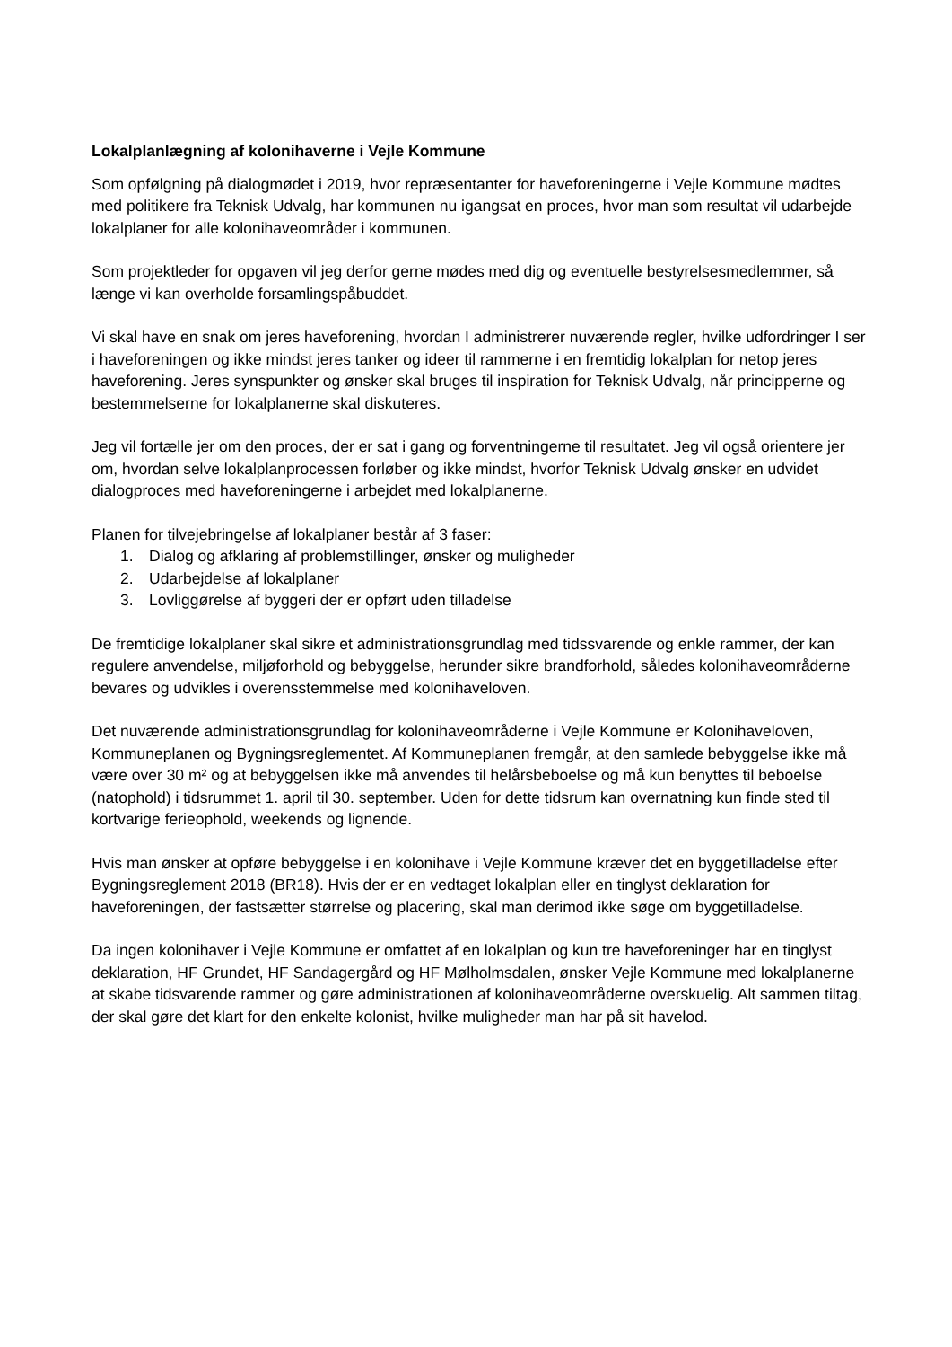Lokalplanlægning af kolonihaverne i Vejle Kommune
Som opfølgning på dialogmødet i 2019, hvor repræsentanter for haveforeningerne i Vejle Kommune mødtes med politikere fra Teknisk Udvalg, har kommunen nu igangsat en proces, hvor man som resultat vil udarbejde lokalplaner for alle kolonihaveområder i kommunen.
Som projektleder for opgaven vil jeg derfor gerne mødes med dig og eventuelle bestyrelsesmedlemmer, så længe vi kan overholde forsamlingspåbuddet.
Vi skal have en snak om jeres haveforening, hvordan I administrerer nuværende regler, hvilke udfordringer I ser i haveforeningen og ikke mindst jeres tanker og ideer til rammerne i en fremtidig lokalplan for netop jeres haveforening. Jeres synspunkter og ønsker skal bruges til inspiration for Teknisk Udvalg, når principperne og bestemmelserne for lokalplanerne skal diskuteres.
Jeg vil fortælle jer om den proces, der er sat i gang og forventningerne til resultatet. Jeg vil også orientere jer om, hvordan selve lokalplanprocessen forløber og ikke mindst, hvorfor Teknisk Udvalg ønsker en udvidet dialogproces med haveforeningerne i arbejdet med lokalplanerne.
Planen for tilvejebringelse af lokalplaner består af 3 faser:
1. Dialog og afklaring af problemstillinger, ønsker og muligheder
2. Udarbejdelse af lokalplaner
3. Lovliggørelse af byggeri der er opført uden tilladelse
De fremtidige lokalplaner skal sikre et administrationsgrundlag med tidssvarende og enkle rammer, der kan regulere anvendelse, miljøforhold og bebyggelse, herunder sikre brandforhold, således kolonihaveområderne bevares og udvikles i overensstemmelse med kolonihaveloven.
Det nuværende administrationsgrundlag for kolonihaveområderne i Vejle Kommune er Kolonihaveloven, Kommuneplanen og Bygningsreglementet. Af Kommuneplanen fremgår, at den samlede bebyggelse ikke må være over 30 m² og at bebyggelsen ikke må anvendes til helårsbeboelse og må kun benyttes til beboelse (natophold) i tidsrummet 1. april til 30. september. Uden for dette tidsrum kan overnatning kun finde sted til kortvarige ferieophold, weekends og lignende.
Hvis man ønsker at opføre bebyggelse i en kolonihave i Vejle Kommune kræver det en byggetilladelse efter Bygningsreglement 2018 (BR18). Hvis der er en vedtaget lokalplan eller en tinglyst deklaration for haveforeningen, der fastsætter størrelse og placering, skal man derimod ikke søge om byggetilladelse.
Da ingen kolonihaver i Vejle Kommune er omfattet af en lokalplan og kun tre haveforeninger har en tinglyst deklaration, HF Grundet, HF Sandagergård og HF Mølholmsdalen, ønsker Vejle Kommune med lokalplanerne at skabe tidsvarende rammer og gøre administrationen af kolonihaveområderne overskuelig. Alt sammen tiltag, der skal gøre det klart for den enkelte kolonist, hvilke muligheder man har på sit havelod.